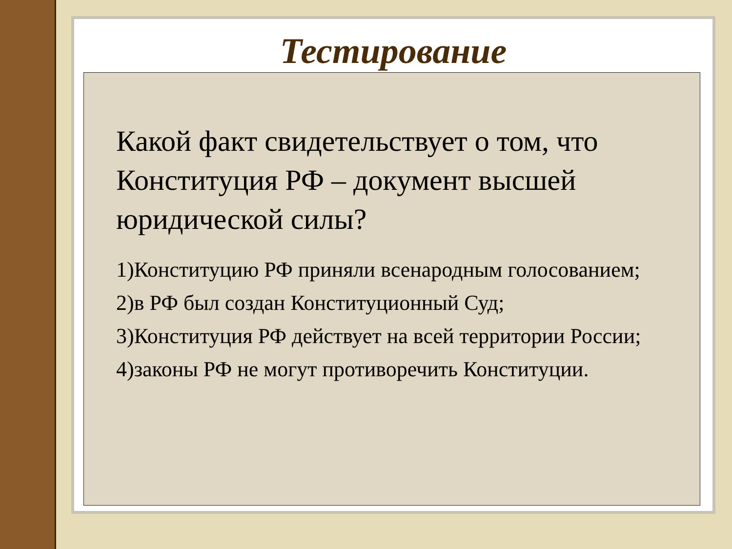Тестирование
Какой факт свидетельствует о том, что Конституция РФ – документ высшей юридической силы?
1)Конституцию РФ приняли всенародным голосованием;
2)в РФ был создан Конституционный Суд;
3)Конституция РФ действует на всей территории России;
4)законы РФ не могут противоречить Конституции.